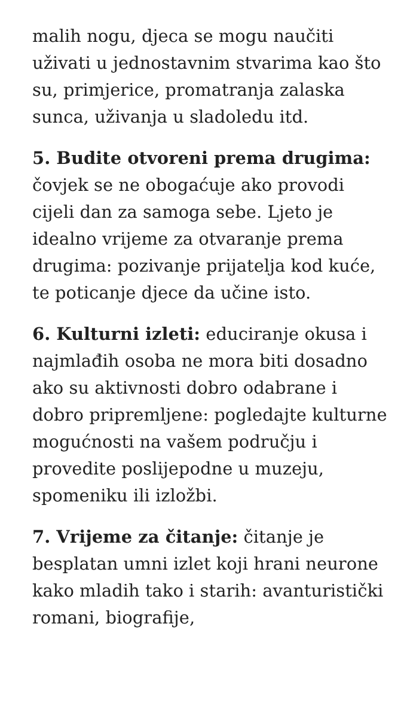malih nogu, djeca se mogu naučiti uživati u jednostavnim stvarima kao što su, primjerice, promatranja zalaska sunca, uživanja u sladoledu itd.
5. Budite otvoreni prema drugima: čovjek se ne obogaćuje ako provodi cijeli dan za samoga sebe. Ljeto je idealno vrijeme za otvaranje prema drugima: pozivanje prijatelja kod kuće, te poticanje djece da učine isto.
6. Kulturni izleti: educiranje okusa i najmlađih osoba ne mora biti dosadno ako su aktivnosti dobro odabrane i dobro pripremljene: pogledajte kulturne mogućnosti na vašem području i provedite poslijepodne u muzeju, spomeniku ili izložbi.
7. Vrijeme za čitanje: čitanje je besplatan umni izlet koji hrani neurone kako mladih tako i starih: avanturistički romani, biografije,